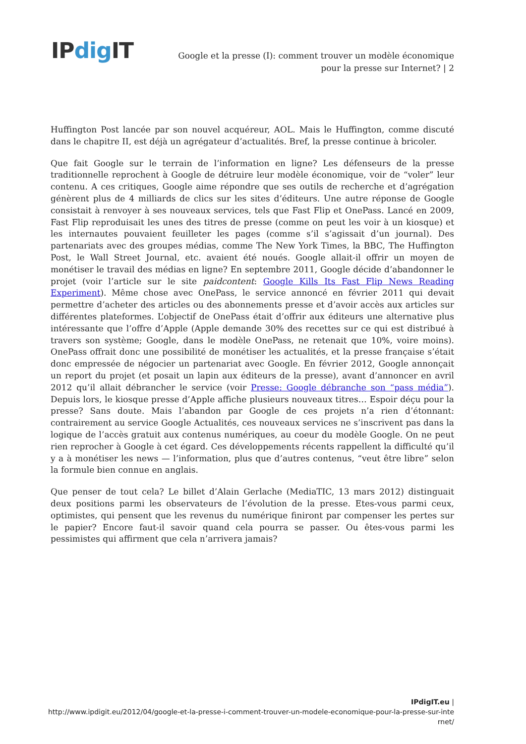IPdig IT
Google et la presse (I): comment trouver un modèle économique pour la presse sur Internet? | 2
Huffington Post lancée par son nouvel acquéreur, AOL. Mais le Huffington, comme discuté dans le chapitre II, est déjà un agrégateur d’actualités. Bref, la presse continue à bricoler.
Que fait Google sur le terrain de l’information en ligne? Les défenseurs de la presse traditionnelle reprochent à Google de détruire leur modèle économique, voir de “voler” leur contenu. A ces critiques, Google aime répondre que ses outils de recherche et d’agrégation génèrent plus de 4 milliards de clics sur les sites d’éditeurs. Une autre réponse de Google consistait à renvoyer à ses nouveaux services, tels que Fast Flip et OnePass. Lancé en 2009, Fast Flip reproduisait les unes des titres de presse (comme on peut les voir à un kiosque) et les internautes pouvaient feuilleter les pages (comme s’il s’agissait d’un journal). Des partenariats avec des groupes médias, comme The New York Times, la BBC, The Huffington Post, le Wall Street Journal, etc. avaient été noués. Google allait-il offrir un moyen de monétiser le travail des médias en ligne? En septembre 2011, Google décide d’abandonner le projet (voir l’article sur le site paidcontent: Google Kills Its Fast Flip News Reading Experiment). Même chose avec OnePass, le service annoncé en février 2011 qui devait permettre d’acheter des articles ou des abonnements presse et d’avoir accès aux articles sur différentes plateformes. L’objectif de OnePass était d’offrir aux éditeurs une alternative plus intéressante que l’offre d’Apple (Apple demande 30% des recettes sur ce qui est distribué à travers son système; Google, dans le modèle OnePass, ne retenait que 10%, voire moins). OnePass offrait donc une possibilité de monétiser les actualités, et la presse française s’était donc empressée de négocier un partenariat avec Google. En février 2012, Google annonçait un report du projet (et posait un lapin aux éditeurs de la presse), avant d’annoncer en avril 2012 qu’il allait débrancher le service (voir Presse: Google débranche son “pass média”). Depuis lors, le kiosque presse d’Apple affiche plusieurs nouveaux titres… Espoir déçu pour la presse? Sans doute. Mais l’abandon par Google de ces projets n’a rien d’étonnant: contrairement au service Google Actualités, ces nouveaux services ne s’inscrivent pas dans la logique de l’accès gratuit aux contenus numériques, au coeur du modèle Google. On ne peut rien reprocher à Google à cet égard. Ces développements récents rappellent la difficulté qu’il y a à monétiser les news — l’information, plus que d’autres contenus, “veut être libre” selon la formule bien connue en anglais.
Que penser de tout cela? Le billet d’Alain Gerlache (MediaTIC, 13 mars 2012) distinguait deux positions parmi les observateurs de l’évolution de la presse. Etes-vous parmi ceux, optimistes, qui pensent que les revenus du numérique finiront par compenser les pertes sur le papier? Encore faut-il savoir quand cela pourra se passer. Ou êtes-vous parmi les pessimistes qui affirment que cela n’arrivera jamais?
IPdigIT.eu |
http://www.ipdigit.eu/2012/04/google-et-la-presse-i-comment-trouver-un-modele-economique-pour-la-presse-sur-internet/